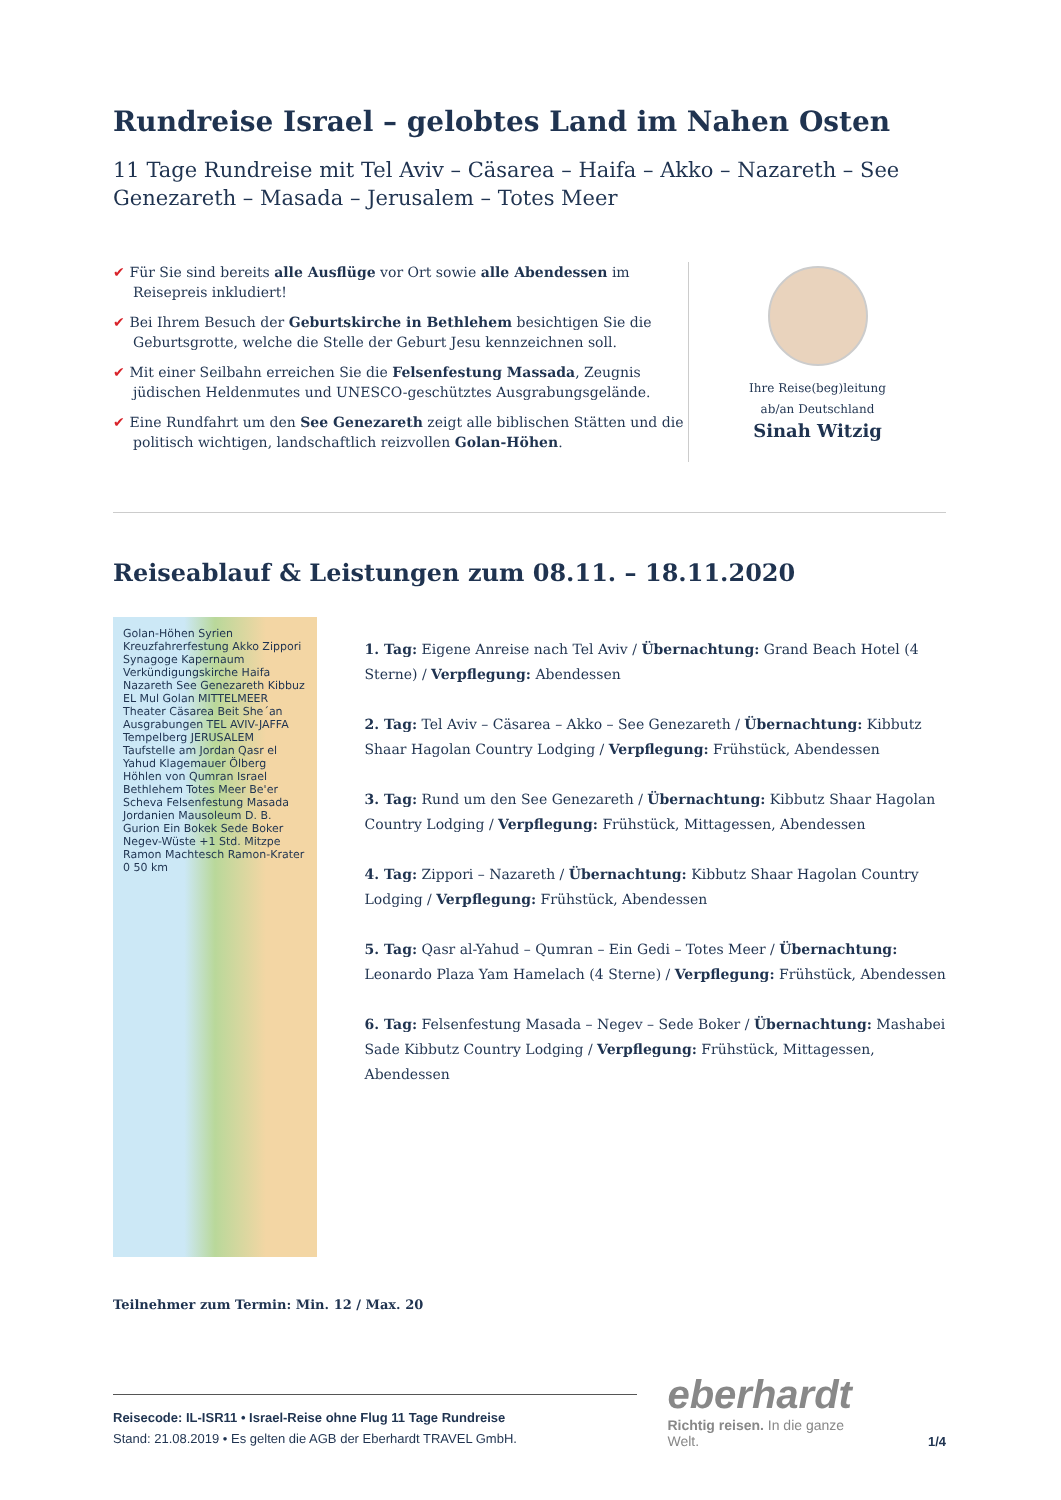Rundreise Israel – gelobtes Land im Nahen Osten
11 Tage Rundreise mit Tel Aviv – Cäsarea – Haifa – Akko – Nazareth – See Genezareth – Masada – Jerusalem – Totes Meer
✔ Für Sie sind bereits alle Ausflüge vor Ort sowie alle Abendessen im Reisepreis inkludiert!
✔ Bei Ihrem Besuch der Geburtskirche in Bethlehem besichtigen Sie die Geburtsgrotte, welche die Stelle der Geburt Jesu kennzeichnen soll.
✔ Mit einer Seilbahn erreichen Sie die Felsenfestung Massada, Zeugnis jüdischen Heldenmutes und UNESCO-geschütztes Ausgrabungsgelände.
✔ Eine Rundfahrt um den See Genezareth zeigt alle biblischen Stätten und die politisch wichtigen, landschaftlich reizvollen Golan-Höhen.
Ihre Reise(beg)leitung
ab/an Deutschland
Sinah Witzig
Reiseablauf & Leistungen zum 08.11. – 18.11.2020
Golan-Höhen Syrien Kreuzfahrerfestung Akko Zippori Synagoge Kapernaum Verkündigungskirche Haifa Nazareth See Genezareth Kibbuz EL Mul Golan MITTELMEER Theater Cäsarea Beit She´an Ausgrabungen TEL AVIV-JAFFA Tempelberg JERUSALEM Taufstelle am Jordan Qasr el Yahud Klagemauer Ölberg Höhlen von Qumran Israel Bethlehem Totes Meer Be'er Scheva Felsenfestung Masada Jordanien Mausoleum D. B. Gurion Ein Bokek Sede Boker Negev-Wüste +1 Std. Mitzpe Ramon Machtesch Ramon-Krater 0 50 km
1. Tag: Eigene Anreise nach Tel Aviv / Übernachtung: Grand Beach Hotel (4 Sterne) / Verpflegung: Abendessen
2. Tag: Tel Aviv – Cäsarea – Akko – See Genezareth / Übernachtung: Kibbutz Shaar Hagolan Country Lodging / Verpflegung: Frühstück, Abendessen
3. Tag: Rund um den See Genezareth / Übernachtung: Kibbutz Shaar Hagolan Country Lodging / Verpflegung: Frühstück, Mittagessen, Abendessen
4. Tag: Zippori – Nazareth / Übernachtung: Kibbutz Shaar Hagolan Country Lodging / Verpflegung: Frühstück, Abendessen
5. Tag: Qasr al-Yahud – Qumran – Ein Gedi – Totes Meer / Übernachtung: Leonardo Plaza Yam Hamelach (4 Sterne) / Verpflegung: Frühstück, Abendessen
6. Tag: Felsenfestung Masada – Negev – Sede Boker / Übernachtung: Mashabei Sade Kibbutz Country Lodging / Verpflegung: Frühstück, Mittagessen, Abendessen
Teilnehmer zum Termin: Min. 12 / Max. 20
Reisecode: IL-ISR11 • Israel-Reise ohne Flug 11 Tage Rundreise
Stand: 21.08.2019 • Es gelten die AGB der Eberhardt TRAVEL GmbH.
eberhardt
Richtig reisen. In die ganze Welt.
1/4